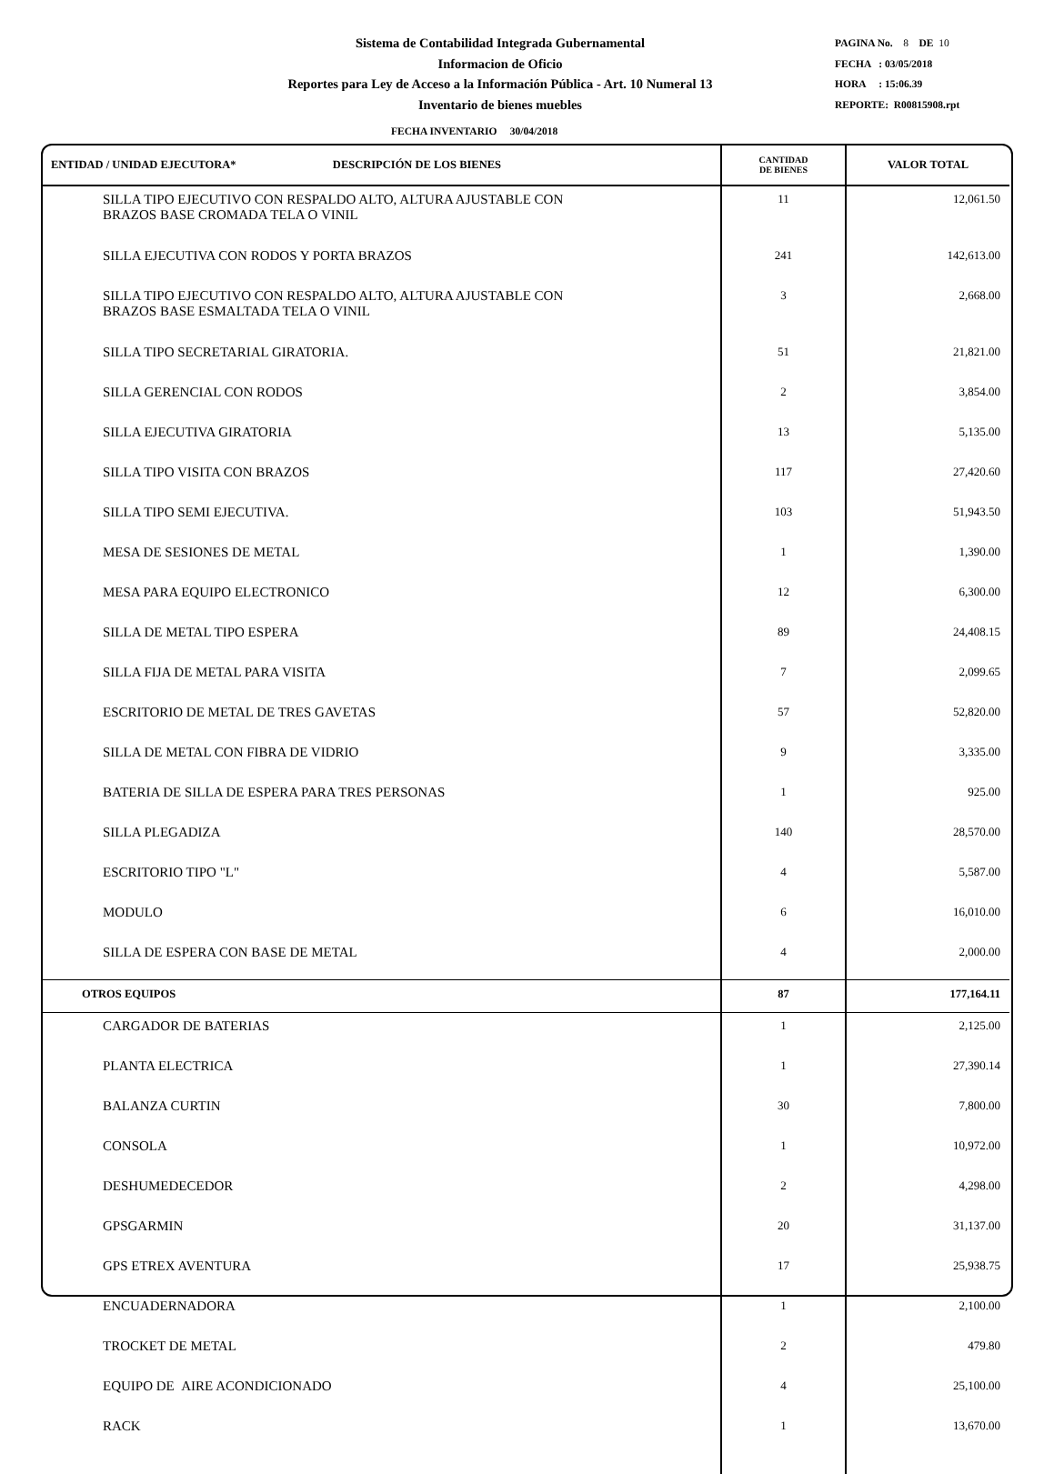Sistema de Contabilidad Integrada Gubernamental
Informacion de Oficio
Reportes para Ley de Acceso a la Información Pública - Art. 10 Numeral 13
Inventario de bienes muebles
PAGINA No. 8 DE 10
FECHA : 03/05/2018
HORA : 15:06.39
REPORTE: R00815908.rpt
FECHA INVENTARIO 30/04/2018
| ENTIDAD / UNIDAD EJECUTORA* DESCRIPCIÓN DE LOS BIENES | CANTIDAD DE BIENES | VALOR TOTAL |
| --- | --- | --- |
| SILLA TIPO EJECUTIVO CON RESPALDO ALTO, ALTURA AJUSTABLE CON BRAZOS BASE CROMADA TELA O VINIL | 11 | 12,061.50 |
| SILLA EJECUTIVA CON RODOS Y PORTA BRAZOS | 241 | 142,613.00 |
| SILLA TIPO EJECUTIVO CON RESPALDO ALTO, ALTURA AJUSTABLE CON BRAZOS BASE ESMALTADA TELA O VINIL | 3 | 2,668.00 |
| SILLA TIPO SECRETARIAL GIRATORIA. | 51 | 21,821.00 |
| SILLA GERENCIAL CON RODOS | 2 | 3,854.00 |
| SILLA EJECUTIVA GIRATORIA | 13 | 5,135.00 |
| SILLA TIPO VISITA CON BRAZOS | 117 | 27,420.60 |
| SILLA TIPO SEMI EJECUTIVA. | 103 | 51,943.50 |
| MESA DE SESIONES DE METAL | 1 | 1,390.00 |
| MESA PARA EQUIPO ELECTRONICO | 12 | 6,300.00 |
| SILLA DE METAL TIPO ESPERA | 89 | 24,408.15 |
| SILLA FIJA DE METAL PARA VISITA | 7 | 2,099.65 |
| ESCRITORIO DE METAL DE TRES GAVETAS | 57 | 52,820.00 |
| SILLA DE METAL CON FIBRA DE VIDRIO | 9 | 3,335.00 |
| BATERIA DE SILLA DE ESPERA PARA TRES PERSONAS | 1 | 925.00 |
| SILLA PLEGADIZA | 140 | 28,570.00 |
| ESCRITORIO TIPO "L" | 4 | 5,587.00 |
| MODULO | 6 | 16,010.00 |
| SILLA DE ESPERA CON BASE DE METAL | 4 | 2,000.00 |
| OTROS EQUIPOS | 87 | 177,164.11 |
| CARGADOR DE BATERIAS | 1 | 2,125.00 |
| PLANTA ELECTRICA | 1 | 27,390.14 |
| BALANZA CURTIN | 30 | 7,800.00 |
| CONSOLA | 1 | 10,972.00 |
| DESHUMEDECEDOR | 2 | 4,298.00 |
| GPSGARMIN | 20 | 31,137.00 |
| GPS ETREX AVENTURA | 17 | 25,938.75 |
| ENCUADERNADORA | 1 | 2,100.00 |
| TROCKET DE METAL | 2 | 479.80 |
| EQUIPO DE AIRE ACONDICIONADO | 4 | 25,100.00 |
| RACK | 1 | 13,670.00 |